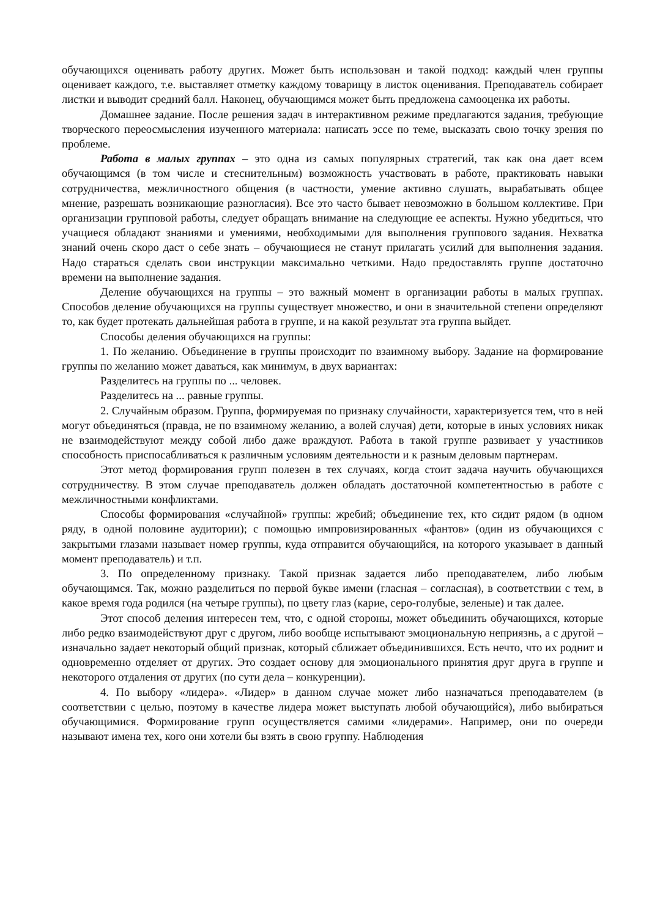обучающихся оценивать работу других. Может быть использован и такой подход: каждый член группы оценивает каждого, т.е. выставляет отметку каждому товарищу в листок оценивания. Преподаватель собирает листки и выводит средний балл. Наконец, обучающимся может быть предложена самооценка их работы.
Домашнее задание. После решения задач в интерактивном режиме предлагаются задания, требующие творческого переосмысления изученного материала: написать эссе по теме, высказать свою точку зрения по проблеме.
Работа в малых группах – это одна из самых популярных стратегий, так как она дает всем обучающимся (в том числе и стеснительным) возможность участвовать в работе, практиковать навыки сотрудничества, межличностного общения (в частности, умение активно слушать, вырабатывать общее мнение, разрешать возникающие разногласия). Все это часто бывает невозможно в большом коллективе. При организации групповой работы, следует обращать внимание на следующие ее аспекты. Нужно убедиться, что учащиеся обладают знаниями и умениями, необходимыми для выполнения группового задания. Нехватка знаний очень скоро даст о себе знать – обучающиеся не станут прилагать усилий для выполнения задания. Надо стараться сделать свои инструкции максимально четкими. Надо предоставлять группе достаточно времени на выполнение задания.
Деление обучающихся на группы – это важный момент в организации работы в малых группах. Способов деление обучающихся на группы существует множество, и они в значительной степени определяют то, как будет протекать дальнейшая работа в группе, и на какой результат эта группа выйдет.
Способы деления обучающихся на группы:
1. По желанию. Объединение в группы происходит по взаимному выбору. Задание на формирование группы по желанию может даваться, как минимум, в двух вариантах:
Разделитесь на группы по ... человек.
Разделитесь на ... равные группы.
2. Случайным образом. Группа, формируемая по признаку случайности, характеризуется тем, что в ней могут объединяться (правда, не по взаимному желанию, а волей случая) дети, которые в иных условиях никак не взаимодействуют между собой либо даже враждуют. Работа в такой группе развивает у участников способность приспосабливаться к различным условиям деятельности и к разным деловым партнерам.
Этот метод формирования групп полезен в тех случаях, когда стоит задача научить обучающихся сотрудничеству. В этом случае преподаватель должен обладать достаточной компетентностью в работе с межличностными конфликтами.
Способы формирования «случайной» группы: жребий; объединение тех, кто сидит рядом (в одном ряду, в одной половине аудитории); с помощью импровизированных «фантов» (один из обучающихся с закрытыми глазами называет номер группы, куда отправится обучающийся, на которого указывает в данный момент преподаватель) и т.п.
3. По определенному признаку. Такой признак задается либо преподавателем, либо любым обучающимся. Так, можно разделиться по первой букве имени (гласная – согласная), в соответствии с тем, в какое время года родился (на четыре группы), по цвету глаз (карие, серо-голубые, зеленые) и так далее.
Этот способ деления интересен тем, что, с одной стороны, может объединить обучающихся, которые либо редко взаимодействуют друг с другом, либо вообще испытывают эмоциональную неприязнь, а с другой – изначально задает некоторый общий признак, который сближает объединившихся. Есть нечто, что их роднит и одновременно отделяет от других. Это создает основу для эмоционального принятия друг друга в группе и некоторого отдаления от других (по сути дела – конкуренции).
4. По выбору «лидера». «Лидер» в данном случае может либо назначаться преподавателем (в соответствии с целью, поэтому в качестве лидера может выступать любой обучающийся), либо выбираться обучающимися. Формирование групп осуществляется самими «лидерами». Например, они по очереди называют имена тех, кого они хотели бы взять в свою группу. Наблюдения